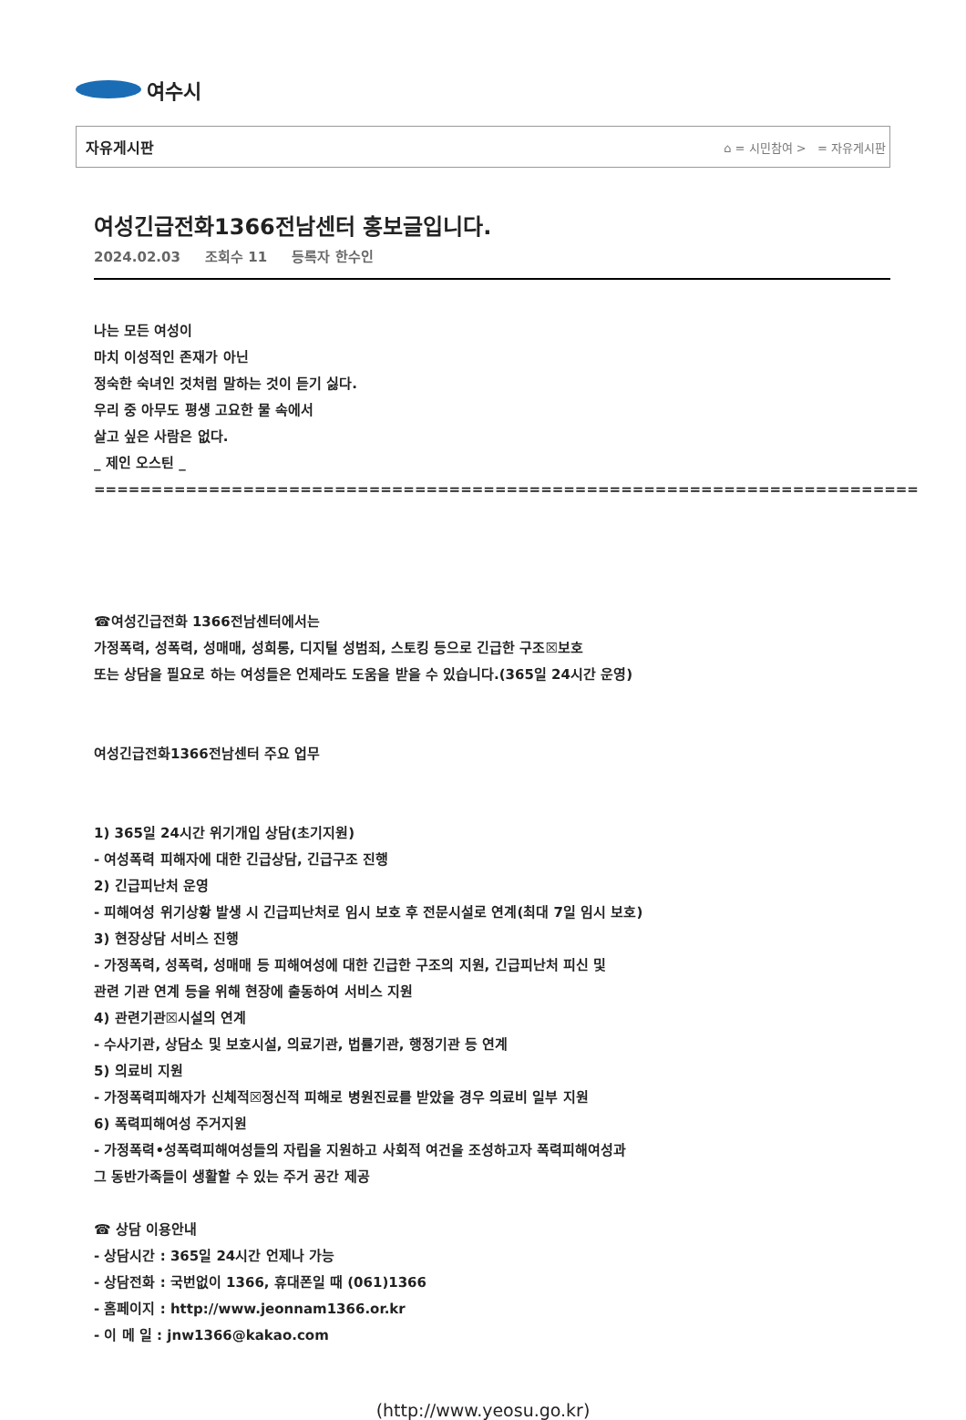여수시
자유게시판 ⌂ = 시민참여 > = 자유게시판
여성긴급전화1366전남센터 홍보글입니다.
2024.02.03 조회수 11 등록자 한수인
나는 모든 여성이
마치 이성적인 존재가 아닌
정숙한 숙녀인 것처럼 말하는 것이 듣기 싫다.
우리 중 아무도 평생 고요한 물 속에서
살고 싶은 사람은 없다.
_ 제인 오스틴 _
========================================================================
☎여성긴급전화 1366전남센터에서는
가정폭력, 성폭력, 성매매, 성희롱, 디지털 성범죄, 스토킹 등으로 긴급한 구조☒보호
또는 상담을 필요로 하는 여성들은 언제라도 도움을 받을 수 있습니다.(365일 24시간 운영)
여성긴급전화1366전남센터 주요 업무
1) 365일 24시간 위기개입 상담(초기지원)
- 여성폭력 피해자에 대한 긴급상담, 긴급구조 진행
2) 긴급피난처 운영
- 피해여성 위기상황 발생 시 긴급피난처로 임시 보호 후 전문시설로 연계(최대 7일 임시 보호)
3) 현장상담 서비스 진행
- 가정폭력, 성폭력, 성매매 등 피해여성에 대한 긴급한 구조의 지원, 긴급피난처 피신 및
관련 기관 연계 등을 위해 현장에 출동하여 서비스 지원
4) 관련기관☒시설의 연계
- 수사기관, 상담소 및 보호시설, 의료기관, 법률기관, 행정기관 등 연계
5) 의료비 지원
- 가정폭력피해자가 신체적☒정신적 피해로 병원진료를 받았을 경우 의료비 일부 지원
6) 폭력피해여성 주거지원
- 가정폭력•성폭력피해여성들의 자립을 지원하고 사회적 여건을 조성하고자 폭력피해여성과
그 동반가족들이 생활할 수 있는 주거 공간 제공
☎ 상담 이용안내
- 상담시간 : 365일 24시간 언제나 가능
- 상담전화 : 국번없이 1366, 휴대폰일 때 (061)1366
- 홈페이지 : http://www.jeonnam1366.or.kr
- 이 메 일 : jnw1366@kakao.com
(http://www.yeosu.go.kr)